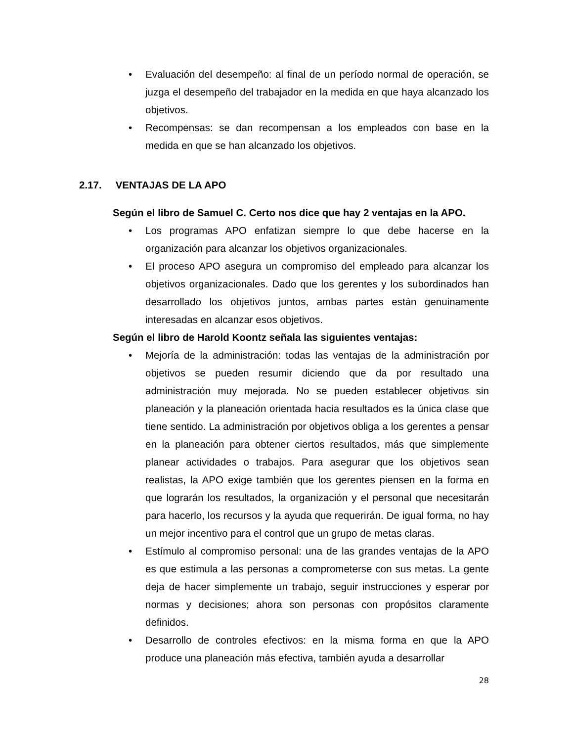• Evaluación del desempeño: al final de un período normal de operación, se juzga el desempeño del trabajador en la medida en que haya alcanzado los objetivos.
• Recompensas: se dan recompensan a los empleados con base en la medida en que se han alcanzado los objetivos.
2.17. VENTAJAS DE LA APO
Según el libro de Samuel C. Certo nos dice que hay 2 ventajas en la APO.
• Los programas APO enfatizan siempre lo que debe hacerse en la organización para alcanzar los objetivos organizacionales.
• El proceso APO asegura un compromiso del empleado para alcanzar los objetivos organizacionales. Dado que los gerentes y los subordinados han desarrollado los objetivos juntos, ambas partes están genuinamente interesadas en alcanzar esos objetivos.
Según el libro de Harold Koontz señala las siguientes ventajas:
• Mejoría de la administración: todas las ventajas de la administración por objetivos se pueden resumir diciendo que da por resultado una administración muy mejorada. No se pueden establecer objetivos sin planeación y la planeación orientada hacia resultados es la única clase que tiene sentido. La administración por objetivos obliga a los gerentes a pensar en la planeación para obtener ciertos resultados, más que simplemente planear actividades o trabajos. Para asegurar que los objetivos sean realistas, la APO exige también que los gerentes piensen en la forma en que lograrán los resultados, la organización y el personal que necesitarán para hacerlo, los recursos y la ayuda que requerirán. De igual forma, no hay un mejor incentivo para el control que un grupo de metas claras.
• Estímulo al compromiso personal: una de las grandes ventajas de la APO es que estimula a las personas a comprometerse con sus metas. La gente deja de hacer simplemente un trabajo, seguir instrucciones y esperar por normas y decisiones; ahora son personas con propósitos claramente definidos.
• Desarrollo de controles efectivos: en la misma forma en que la APO produce una planeación más efectiva, también ayuda a desarrollar
28